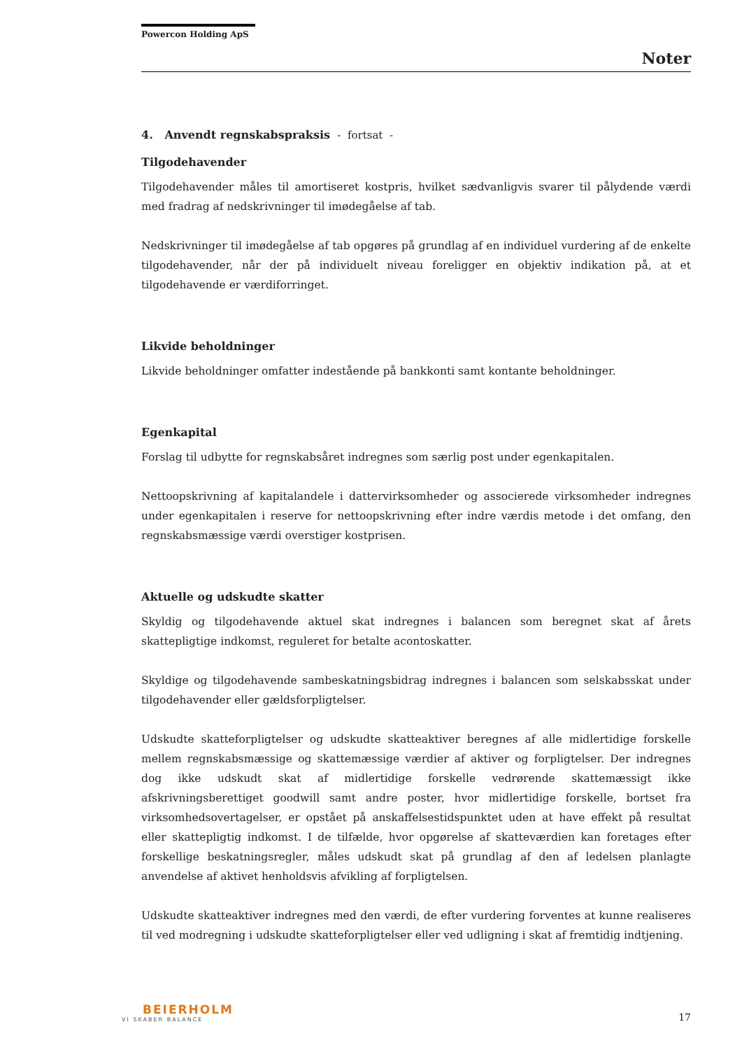Powercon Holding ApS
Noter
4. Anvendt regnskabspraksis - fortsat -
Tilgodehavender
Tilgodehavender måles til amortiseret kostpris, hvilket sædvanligvis svarer til pålydende værdi med fradrag af nedskrivninger til imødegåelse af tab.
Nedskrivninger til imødegåelse af tab opgøres på grundlag af en individuel vurdering af de enkelte tilgodehavender, når der på individuelt niveau foreligger en objektiv indikation på, at et tilgodehavende er værdiforringet.
Likvide beholdninger
Likvide beholdninger omfatter indestående på bankkonti samt kontante beholdninger.
Egenkapital
Forslag til udbytte for regnskabsåret indregnes som særlig post under egenkapitalen.
Nettoopskrivning af kapitalandele i dattervirksomheder og associerede virksomheder indregnes under egenkapitalen i reserve for nettoopskrivning efter indre værdis metode i det omfang, den regnskabsmæssige værdi overstiger kostprisen.
Aktuelle og udskudte skatter
Skyldig og tilgodehavende aktuel skat indregnes i balancen som beregnet skat af årets skattepligtige indkomst, reguleret for betalte acontoskatter.
Skyldige og tilgodehavende sambeskatningsbidrag indregnes i balancen som selskabsskat under tilgodehavender eller gældsforpligtelser.
Udskudte skatteforpligtelser og udskudte skatteaktiver beregnes af alle midlertidige forskelle mellem regnskabsmæssige og skattemæssige værdier af aktiver og forpligtelser. Der indregnes dog ikke udskudt skat af midlertidige forskelle vedrørende skattemæssigt ikke afskrivningsberettiget goodwill samt andre poster, hvor midlertidige forskelle, bortset fra virksomhedsovertagelser, er opstået på anskaffelsestidspunktet uden at have effekt på resultat eller skattepligtig indkomst. I de tilfælde, hvor opgørelse af skatteværdien kan foretages efter forskellige beskatningsregler, måles udskudt skat på grundlag af den af ledelsen planlagte anvendelse af aktivet henholdsvis afvikling af forpligtelsen.
Udskudte skatteaktiver indregnes med den værdi, de efter vurdering forventes at kunne realiseres til ved modregning i udskudte skatteforpligtelser eller ved udligning i skat af fremtidig indtjening.
BEIERHOLM
VI SKABER BALANCE
17